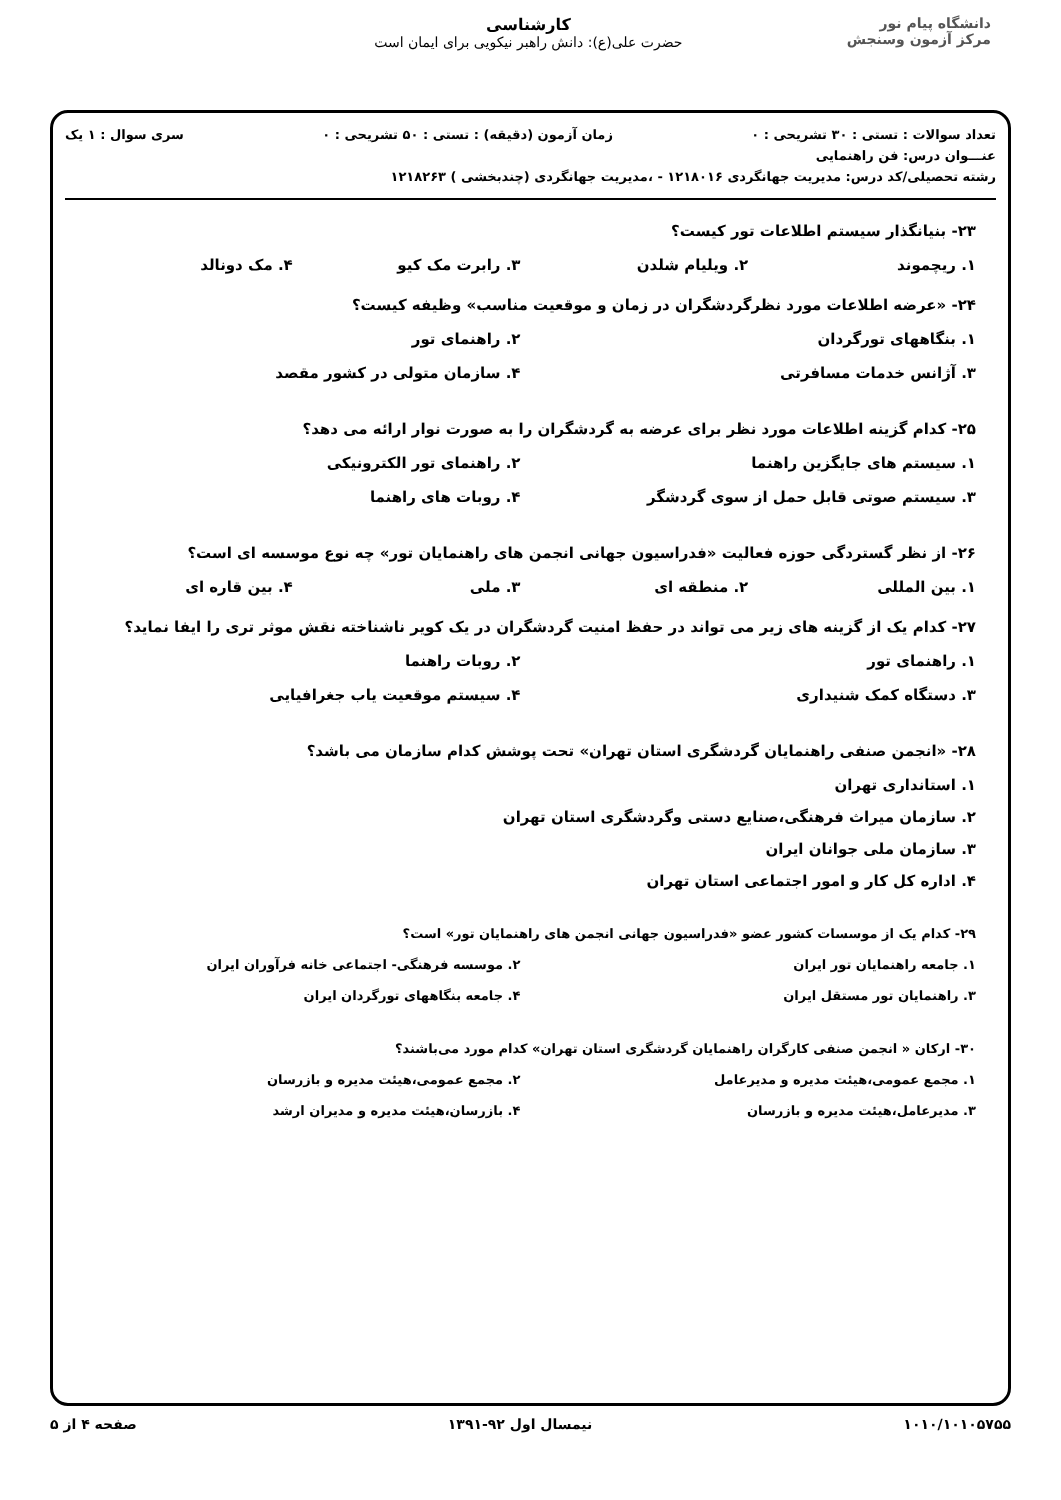دانشگاه پیام نور
مرکز آزمون وسنجش
کارشناسی
حضرت علی(ع): دانش راهبر نیکویی برای ایمان است
تعداد سوالات : تستی : ۳۰ تشریحی : ۰ زمان آزمون (دقیقه) : تستی : ۵۰ تشریحی : ۰ سری سوال : ۱ یک
عنـــوان درس: فن راهنمایی
رشته تحصیلی/کد درس: مدیریت جهانگردی ۱۲۱۸۰۱۶ - ،مدیریت جهانگردی (چندبخشی ) ۱۲۱۸۲۶۳
۲۳- بنیانگذار سیستم اطلاعات تور کیست؟
۱. ریچموند ۲. ویلیام شلدن ۳. رابرت مک کیو ۴. مک دونالد
۲۴- «عرضه اطلاعات مورد نظرگردشگران در زمان و موقعیت مناسب» وظیفه کیست؟
۱. بنگاههای تورگردان ۲. راهنمای تور ۳. آژانس خدمات مسافرتی ۴. سازمان متولی در کشور مقصد
۲۵- کدام گزینه اطلاعات مورد نظر برای عرضه به گردشگران را به صورت نوار ارائه می دهد؟
۱. سیستم های جایگزین راهنما ۲. راهنمای تور الکترونیکی ۳. سیستم صوتی قابل حمل از سوی گردشگر ۴. روبات های راهنما
۲۶- از نظر گستردگی حوزه فعالیت «فدراسیون جهانی انجمن های راهنمایان تور» چه نوع موسسه ای است؟
۱. بین المللی ۲. منطقه ای ۳. ملی ۴. بین قاره ای
۲۷- کدام یک از گزینه های زیر می تواند در حفظ امنیت گردشگران در یک کویر ناشناخته نقش موثر تری را ایفا نماید؟
۱. راهنمای تور ۲. روبات راهنما ۳. دستگاه کمک شنیداری ۴. سیستم موقعیت یاب جغرافیایی
۲۸- «انجمن صنفی راهنمایان گردشگری استان تهران» تحت پوشش کدام سازمان می باشد؟
۱. استانداری تهران ۲. سازمان میراث فرهنگی،صنایع دستی وگردشگری استان تهران ۳. سازمان ملی جوانان ایران ۴. اداره کل کار و امور اجتماعی استان تهران
۲۹- کدام یک از موسسات کشور عضو «فدراسیون جهانی انجمن های راهنمایان تور» است؟
۱. جامعه راهنمایان تور ایران ۲. موسسه فرهنگی- اجتماعی خانه فرآوران ایران ۳. راهنمایان تور مستقل ایران ۴. جامعه بنگاههای تورگردان ایران
۳۰- ارکان « انجمن صنفی کارگران راهنمایان گردشگری استان تهران» کدام مورد می‌باشند؟
۱. مجمع عمومی،هیئت مدیره و مدیرعامل ۲. مجمع عمومی،هیئت مدیره و بازرسان ۳. مدیرعامل،هیئت مدیره و بازرسان ۴. بازرسان،هیئت مدیره و مدیران ارشد
۱۰۱۰/۱۰۱۰۵۷۵۵ نیمسال اول ۹۲-۱۳۹۱ صفحه ۴ از ۵